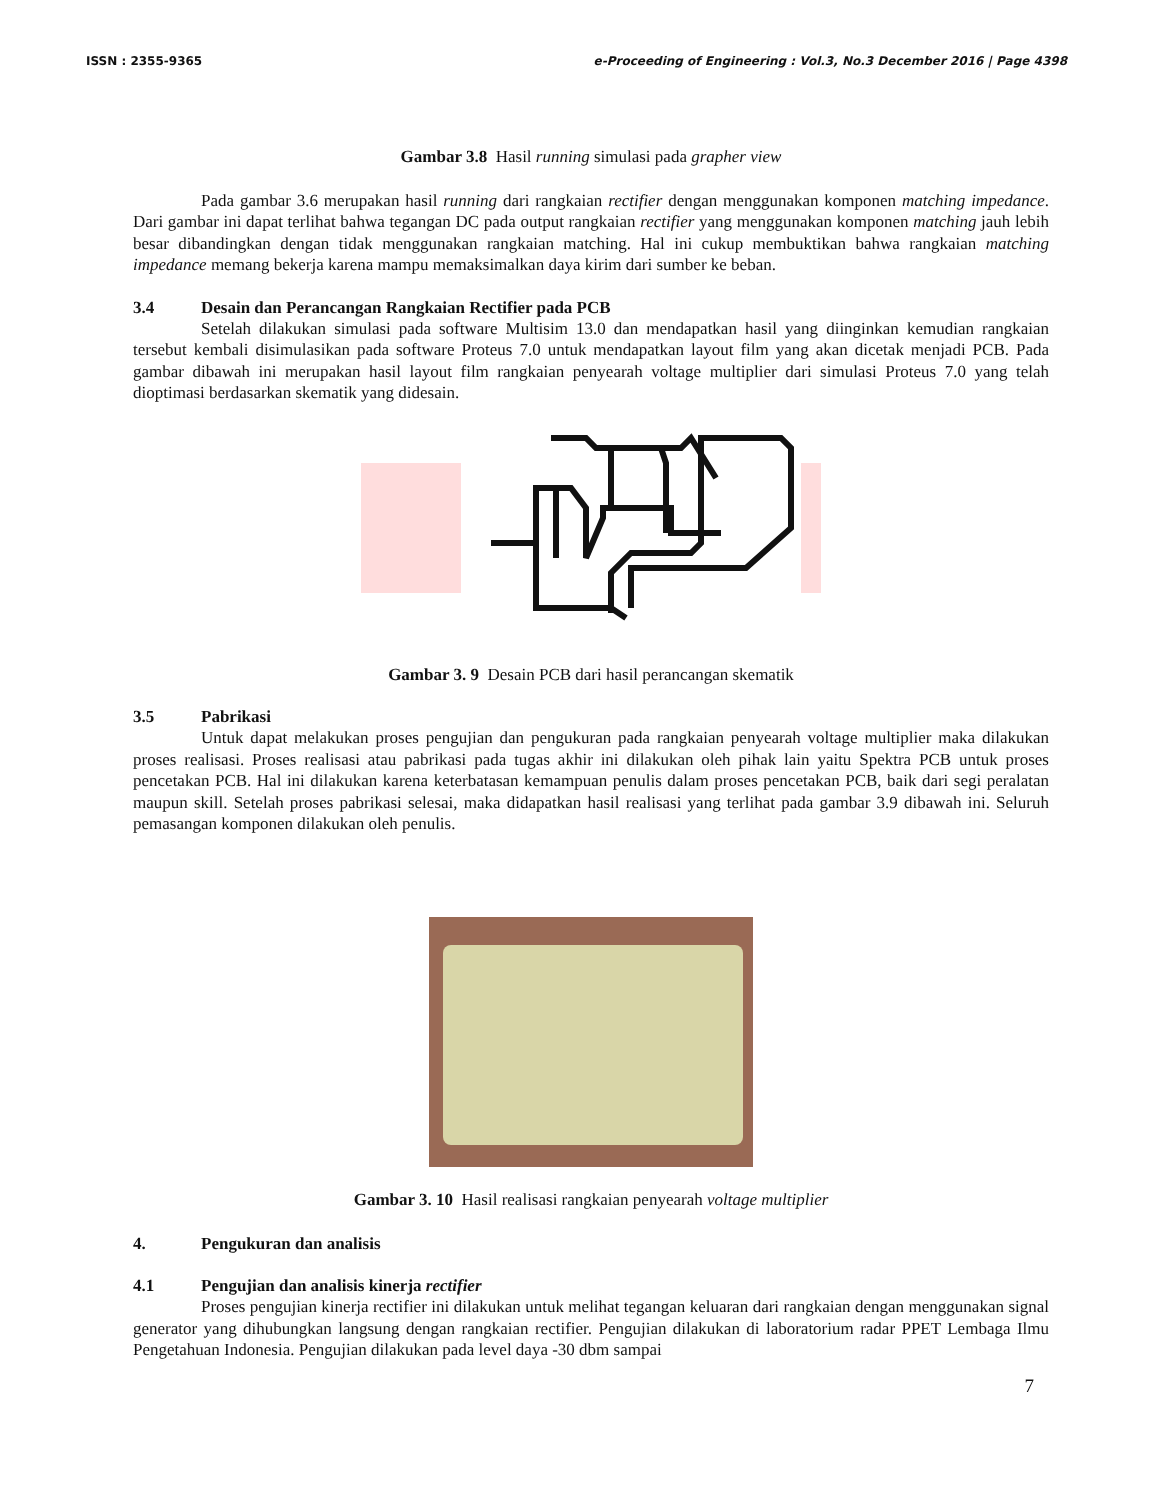ISSN : 2355-9365 e-Proceeding of Engineering : Vol.3, No.3 December 2016 | Page 4398
Gambar 3.8 Hasil running simulasi pada grapher view
Pada gambar 3.6 merupakan hasil running dari rangkaian rectifier dengan menggunakan komponen matching impedance. Dari gambar ini dapat terlihat bahwa tegangan DC pada output rangkaian rectifier yang menggunakan komponen matching jauh lebih besar dibandingkan dengan tidak menggunakan rangkaian matching. Hal ini cukup membuktikan bahwa rangkaian matching impedance memang bekerja karena mampu memaksimalkan daya kirim dari sumber ke beban.
3.4 Desain dan Perancangan Rangkaian Rectifier pada PCB
Setelah dilakukan simulasi pada software Multisim 13.0 dan mendapatkan hasil yang diinginkan kemudian rangkaian tersebut kembali disimulasikan pada software Proteus 7.0 untuk mendapatkan layout film yang akan dicetak menjadi PCB. Pada gambar dibawah ini merupakan hasil layout film rangkaian penyearah voltage multiplier dari simulasi Proteus 7.0 yang telah dioptimasi berdasarkan skematik yang didesain.
Gambar 3. 9 Desain PCB dari hasil perancangan skematik
3.5 Pabrikasi
Untuk dapat melakukan proses pengujian dan pengukuran pada rangkaian penyearah voltage multiplier maka dilakukan proses realisasi. Proses realisasi atau pabrikasi pada tugas akhir ini dilakukan oleh pihak lain yaitu Spektra PCB untuk proses pencetakan PCB. Hal ini dilakukan karena keterbatasan kemampuan penulis dalam proses pencetakan PCB, baik dari segi peralatan maupun skill. Setelah proses pabrikasi selesai, maka didapatkan hasil realisasi yang terlihat pada gambar 3.9 dibawah ini. Seluruh pemasangan komponen dilakukan oleh penulis.
Gambar 3. 10 Hasil realisasi rangkaian penyearah voltage multiplier
4. Pengukuran dan analisis
4.1 Pengujian dan analisis kinerja rectifier
Proses pengujian kinerja rectifier ini dilakukan untuk melihat tegangan keluaran dari rangkaian dengan menggunakan signal generator yang dihubungkan langsung dengan rangkaian rectifier. Pengujian dilakukan di laboratorium radar PPET Lembaga Ilmu Pengetahuan Indonesia. Pengujian dilakukan pada level daya -30 dbm sampai
7